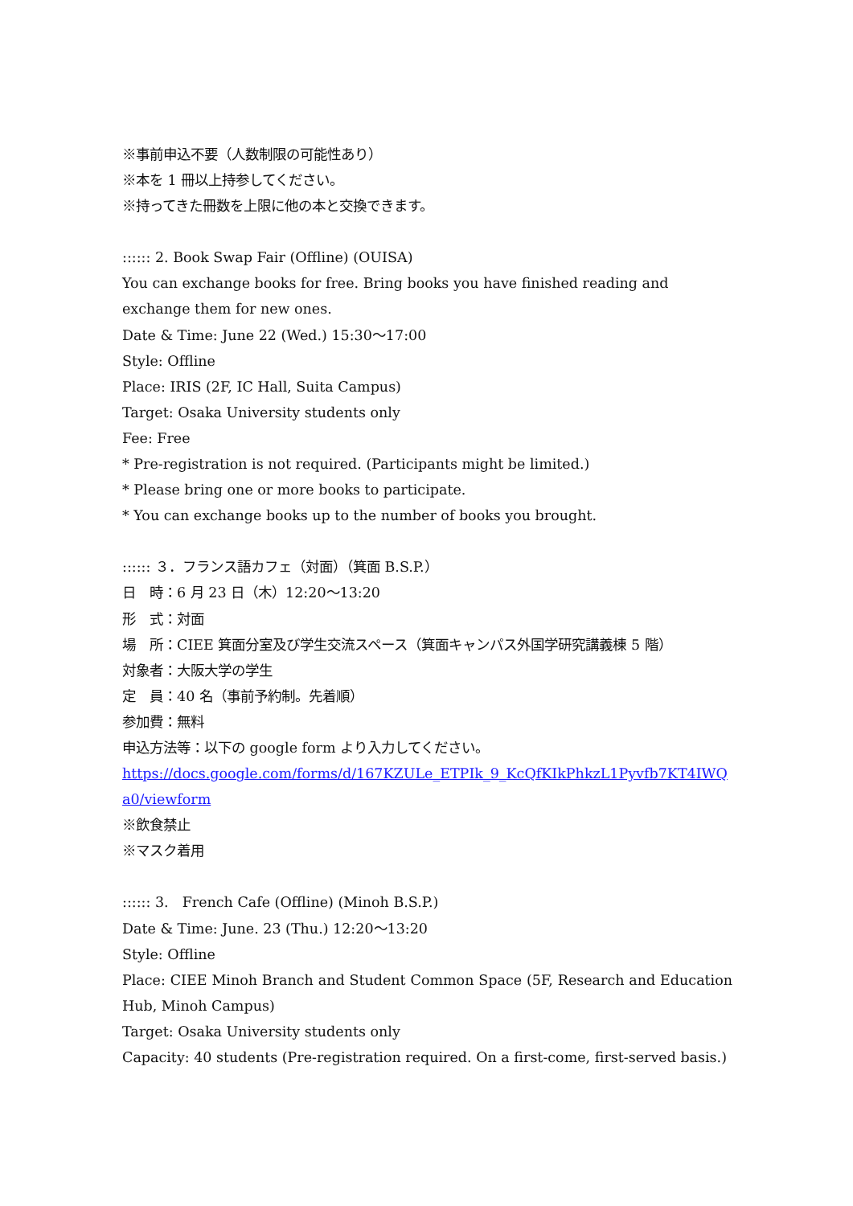※事前申込不要（人数制限の可能性あり）
※本を 1 冊以上持参してください。
※持ってきた冊数を上限に他の本と交換できます。
:::::: 2. Book Swap Fair (Offline) (OUISA)
You can exchange books for free. Bring books you have finished reading and exchange them for new ones.
Date & Time: June 22 (Wed.) 15:30～17:00
Style: Offline
Place: IRIS (2F, IC Hall, Suita Campus)
Target: Osaka University students only
Fee: Free
* Pre-registration is not required. (Participants might be limited.)
* Please bring one or more books to participate.
* You can exchange books up to the number of books you brought.
:::::: ３．フランス語カフェ（対面）（箕面 B.S.P.）
日　時：6 月 23 日（木）12:20～13:20
形　式：対面
場　所：CIEE 箕面分室及び学生交流スペース（箕面キャンパス外国学研究講義棟 5 階）
対象者：大阪大学の学生
定　員：40 名（事前予約制。先着順）
参加費：無料
申込方法等：以下の google form より入力してください。
https://docs.google.com/forms/d/167KZULe_ETPIk_9_KcQfKIkPhkzL1Pyvfb7KT4IWQa0/viewform
※飲食禁止
※マスク着用
:::::: 3.　French Cafe (Offline) (Minoh B.S.P.)
Date & Time: June. 23 (Thu.) 12:20～13:20
Style: Offline
Place: CIEE Minoh Branch and Student Common Space (5F, Research and Education Hub, Minoh Campus)
Target: Osaka University students only
Capacity: 40 students (Pre-registration required. On a first-come, first-served basis.)